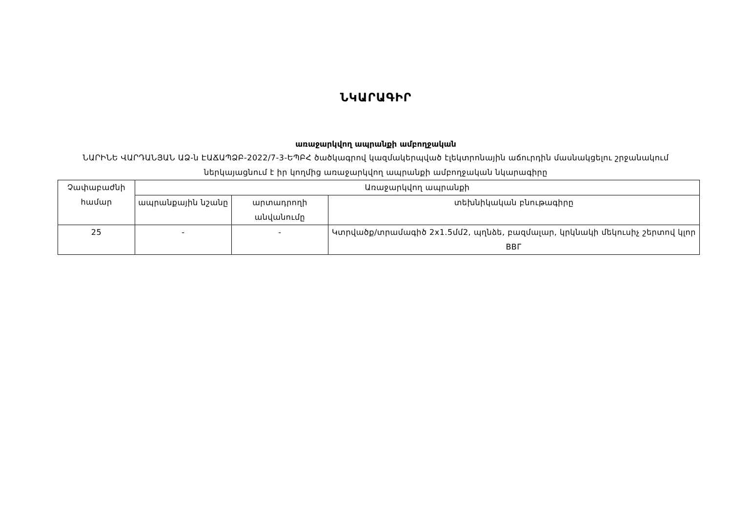ՆԿԱՐԱԳԻՐ
առաջարկվող ապրանքի ամբողջական
ՆԱՐԻՆԵ ՎԱՐԴԱՆՅԱՆ ԱՁ-ն ԷԱՃԱՊՁԲ-2022/7-3-ԵՊԲՀ ծածկագրով կազմակերպված էլեկտրոնային աճուրդին մասնակցելու շրջանակում ներկայացնում է իր կողմից առաջարկվող ապրանքի ամբողջական նկարագիրը
| Չափաբաժնի համար | Առաջարկվող ապրանքի | | |
| | ապրանքային նշանը | արտադրողի անվանումը | տեխնիկական բնութագիրը |
| 25 | - | - | Կտրվածք/տրամագիծ 2x1.5մմ2, պղնձե, բազմալար, կրկնակի մեկուսիչ շերտով կլոր ВВГ |